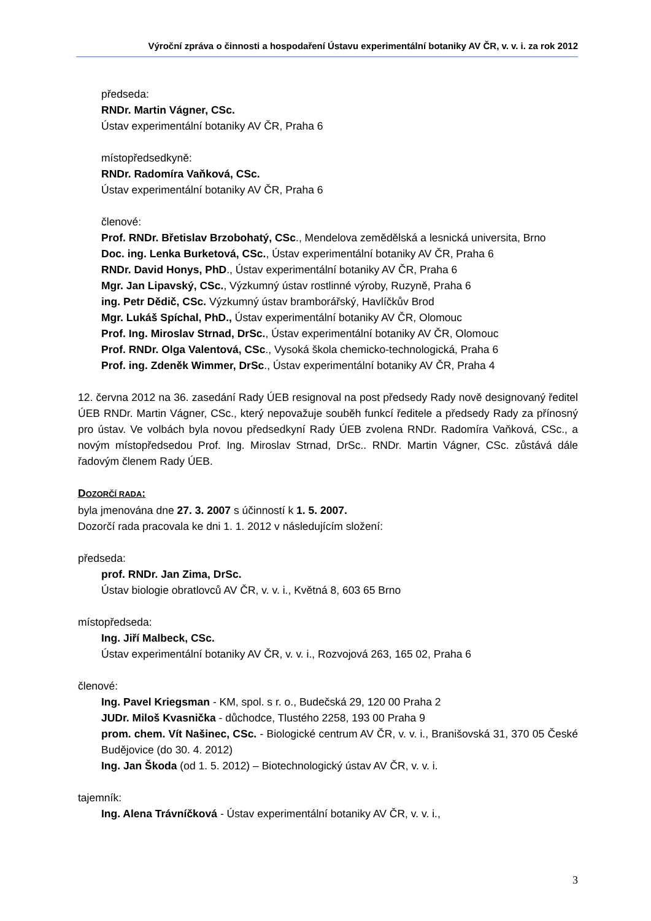Výroční zpráva o činnosti a hospodaření Ústavu experimentální botaniky AV ČR, v. v. i. za rok 2012
předseda:
RNDr. Martin Vágner, CSc.
Ústav experimentální botaniky AV ČR, Praha 6
místopředsedkyně:
RNDr. Radomíra Vaňková, CSc.
Ústav experimentální botaniky AV ČR, Praha 6
členové:
Prof. RNDr. Břetislav Brzobohatý, CSc., Mendelova zemědělská a lesnická universita, Brno
Doc. ing. Lenka Burketová, CSc., Ústav experimentální botaniky AV ČR, Praha 6
RNDr. David Honys, PhD., Ústav experimentální botaniky AV ČR, Praha 6
Mgr. Jan Lipavský, CSc., Výzkumný ústav rostlinné výroby, Ruzyně, Praha 6
ing. Petr Dědič, CSc. Výzkumný ústav bramborářský, Havlíčkův Brod
Mgr. Lukáš Spíchal, PhD., Ústav experimentální botaniky AV ČR, Olomouc
Prof. Ing. Miroslav Strnad, DrSc., Ústav experimentální botaniky AV ČR, Olomouc
Prof. RNDr. Olga Valentová, CSc., Vysoká škola chemicko-technologická, Praha 6
Prof. ing. Zdeněk Wimmer, DrSc., Ústav experimentální botaniky AV ČR, Praha 4
12. června 2012 na 36. zasedání Rady ÚEB resignoval na post předsedy Rady nově designovaný ředitel ÚEB RNDr. Martin Vágner, CSc., který nepovažuje souběh funkcí ředitele a předsedy Rady za přínosný pro ústav. Ve volbách byla novou předsedkyní Rady ÚEB zvolena RNDr. Radomíra Vaňková, CSc., a novým místopředsedou Prof. Ing. Miroslav Strnad, DrSc.. RNDr. Martin Vágner, CSc. zůstává dále řadovým členem Rady ÚEB.
DOZORČÍ RADA:
byla jmenována dne 27. 3. 2007 s účinností k 1. 5. 2007.
Dozorčí rada pracovala ke dni 1. 1. 2012 v následujícím složení:
předseda:
prof. RNDr. Jan Zima, DrSc.
Ústav biologie obratlovců AV ČR, v. v. i., Květná 8, 603 65 Brno
místopředseda:
Ing. Jiří Malbeck, CSc.
Ústav experimentální botaniky AV ČR, v. v. i., Rozvojová 263, 165 02, Praha 6
členové:
Ing. Pavel Kriegsman - KM, spol. s r. o., Budečská 29, 120 00 Praha 2
JUDr. Miloš Kvasnička - důchodce, Tlustého 2258, 193 00 Praha 9
prom. chem. Vít Našinec, CSc. - Biologické centrum AV ČR, v. v. i., Branišovská 31, 370 05 České Budějovice (do 30. 4. 2012)
Ing. Jan Škoda (od 1. 5. 2012) – Biotechnologický ústav AV ČR, v. v. i.
tajemník:
Ing. Alena Trávníčková - Ústav experimentální botaniky AV ČR, v. v. i.,
3